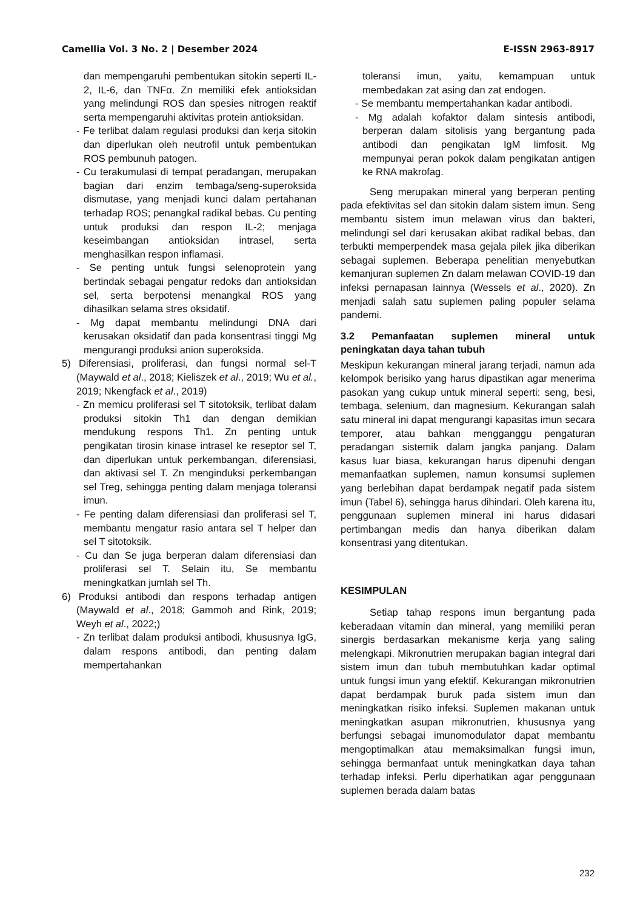Camellia Vol. 3 No. 2 | Desember 2024 E-ISSN 2963-8917
dan mempengaruhi pembentukan sitokin seperti IL-2, IL-6, dan TNFα. Zn memiliki efek antioksidan yang melindungi ROS dan spesies nitrogen reaktif serta mempengaruhi aktivitas protein antioksidan.
- Fe terlibat dalam regulasi produksi dan kerja sitokin dan diperlukan oleh neutrofil untuk pembentukan ROS pembunuh patogen.
- Cu terakumulasi di tempat peradangan, merupakan bagian dari enzim tembaga/seng-superoksida dismutase, yang menjadi kunci dalam pertahanan terhadap ROS; penangkal radikal bebas. Cu penting untuk produksi dan respon IL-2; menjaga keseimbangan antioksidan intrasel, serta menghasilkan respon inflamasi.
- Se penting untuk fungsi selenoprotein yang bertindak sebagai pengatur redoks dan antioksidan sel, serta berpotensi menangkal ROS yang dihasilkan selama stres oksidatif.
- Mg dapat membantu melindungi DNA dari kerusakan oksidatif dan pada konsentrasi tinggi Mg mengurangi produksi anion superoksida.
5) Diferensiasi, proliferasi, dan fungsi normal sel-T (Maywald et al., 2018; Kieliszek et al., 2019; Wu et al., 2019; Nkengfack et al., 2019)
- Zn memicu proliferasi sel T sitotoksik, terlibat dalam produksi sitokin Th1 dan dengan demikian mendukung respons Th1. Zn penting untuk pengikatan tirosin kinase intrasel ke reseptor sel T, dan diperlukan untuk perkembangan, diferensiasi, dan aktivasi sel T. Zn menginduksi perkembangan sel Treg, sehingga penting dalam menjaga toleransi imun.
- Fe penting dalam diferensiasi dan proliferasi sel T, membantu mengatur rasio antara sel T helper dan sel T sitotoksik.
- Cu dan Se juga berperan dalam diferensiasi dan proliferasi sel T. Selain itu, Se membantu meningkatkan jumlah sel Th.
6) Produksi antibodi dan respons terhadap antigen (Maywald et al., 2018; Gammoh and Rink, 2019; Weyh et al., 2022;)
- Zn terlibat dalam produksi antibodi, khususnya IgG, dalam respons antibodi, dan penting dalam mempertahankan
toleransi imun, yaitu, kemampuan untuk membedakan zat asing dan zat endogen.
- Se membantu mempertahankan kadar antibodi.
- Mg adalah kofaktor dalam sintesis antibodi, berperan dalam sitolisis yang bergantung pada antibodi dan pengikatan IgM limfosit. Mg mempunyai peran pokok dalam pengikatan antigen ke RNA makrofag.
Seng merupakan mineral yang berperan penting pada efektivitas sel dan sitokin dalam sistem imun. Seng membantu sistem imun melawan virus dan bakteri, melindungi sel dari kerusakan akibat radikal bebas, dan terbukti memperpendek masa gejala pilek jika diberikan sebagai suplemen. Beberapa penelitian menyebutkan kemanjuran suplemen Zn dalam melawan COVID-19 dan infeksi pernapasan lainnya (Wessels et al., 2020). Zn menjadi salah satu suplemen paling populer selama pandemi.
3.2 Pemanfaatan suplemen mineral untuk peningkatan daya tahan tubuh
Meskipun kekurangan mineral jarang terjadi, namun ada kelompok berisiko yang harus dipastikan agar menerima pasokan yang cukup untuk mineral seperti: seng, besi, tembaga, selenium, dan magnesium. Kekurangan salah satu mineral ini dapat mengurangi kapasitas imun secara temporer, atau bahkan mengganggu pengaturan peradangan sistemik dalam jangka panjang. Dalam kasus luar biasa, kekurangan harus dipenuhi dengan memanfaatkan suplemen, namun konsumsi suplemen yang berlebihan dapat berdampak negatif pada sistem imun (Tabel 6), sehingga harus dihindari. Oleh karena itu, penggunaan suplemen mineral ini harus didasari pertimbangan medis dan hanya diberikan dalam konsentrasi yang ditentukan.
KESIMPULAN
Setiap tahap respons imun bergantung pada keberadaan vitamin dan mineral, yang memiliki peran sinergis berdasarkan mekanisme kerja yang saling melengkapi. Mikronutrien merupakan bagian integral dari sistem imun dan tubuh membutuhkan kadar optimal untuk fungsi imun yang efektif. Kekurangan mikronutrien dapat berdampak buruk pada sistem imun dan meningkatkan risiko infeksi. Suplemen makanan untuk meningkatkan asupan mikronutrien, khususnya yang berfungsi sebagai imunomodulator dapat membantu mengoptimalkan atau memaksimalkan fungsi imun, sehingga bermanfaat untuk meningkatkan daya tahan terhadap infeksi. Perlu diperhatikan agar penggunaan suplemen berada dalam batas
232